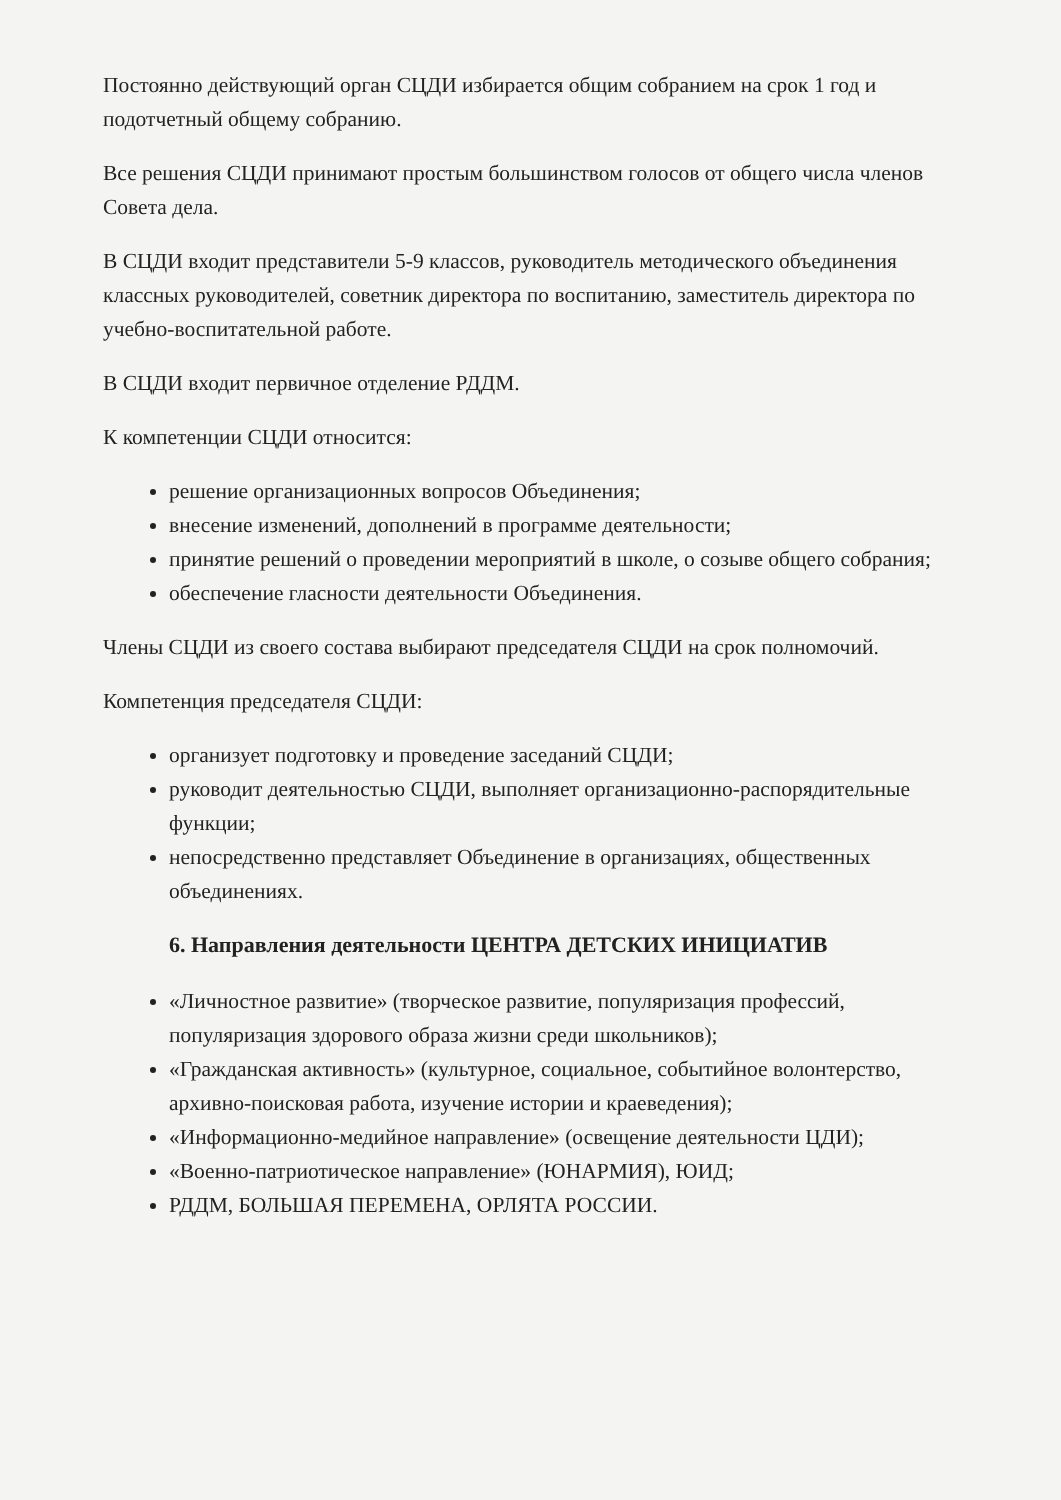Постоянно действующий орган СЦДИ избирается общим собранием на срок 1 год и подотчетный общему собранию.
Все решения СЦДИ принимают простым большинством голосов от общего числа членов Совета дела.
В СЦДИ входит представители 5-9 классов, руководитель методического объединения классных руководителей, советник директора по воспитанию, заместитель директора по учебно-воспитательной работе.
В СЦДИ входит первичное отделение РДДМ.
К компетенции СЦДИ относится:
решение организационных вопросов Объединения;
внесение изменений, дополнений в программе деятельности;
принятие решений о проведении мероприятий в школе, о созыве общего собрания;
обеспечение гласности деятельности Объединения.
Члены СЦДИ из своего состава выбирают председателя СЦДИ на срок полномочий.
Компетенция председателя СЦДИ:
организует подготовку и проведение заседаний СЦДИ;
руководит деятельностью СЦДИ, выполняет организационно-распорядительные функции;
непосредственно представляет Объединение в организациях, общественных объединениях.
6. Направления деятельности ЦЕНТРА ДЕТСКИХ ИНИЦИАТИВ
«Личностное развитие» (творческое развитие, популяризация профессий, популяризация здорового образа жизни среди школьников);
«Гражданская активность» (культурное, социальное, событийное волонтерство, архивно-поисковая работа, изучение истории и краеведения);
«Информационно-медийное направление» (освещение деятельности ЦДИ);
«Военно-патриотическое направление» (ЮНАРМИЯ), ЮИД;
РДДМ, БОЛЬШАЯ ПЕРЕМЕНА, ОРЛЯТА РОССИИ.